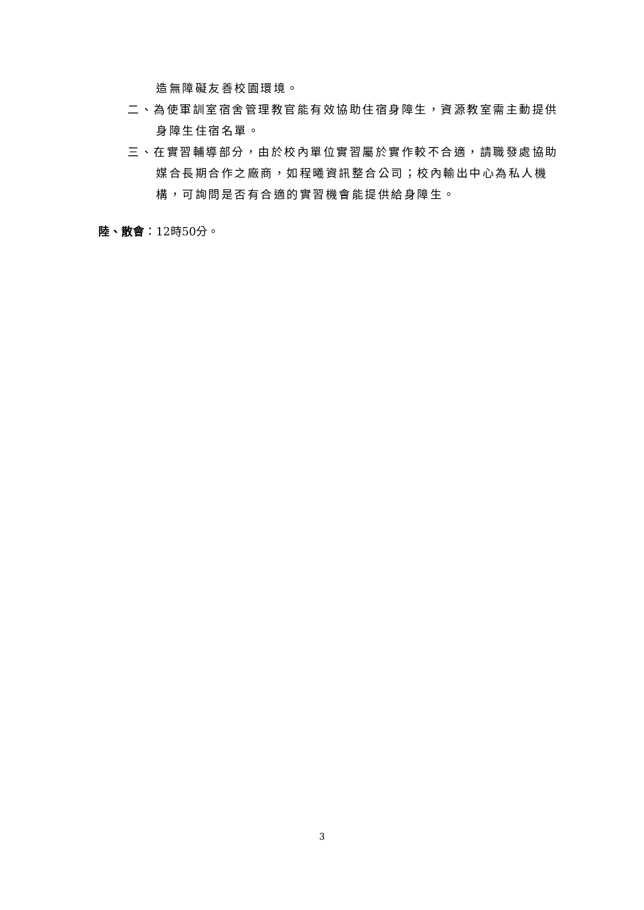造無障礙友善校園環境。
二、為使軍訓室宿舍管理教官能有效協助住宿身障生，資源教室需主動提供身障生住宿名單。
三、在實習輔導部分，由於校內單位實習屬於實作較不合適，請職發處協助媒合長期合作之廠商，如程曦資訊整合公司；校內輸出中心為私人機構，可詢問是否有合適的實習機會能提供給身障生。
陸、散會：12時50分。
3